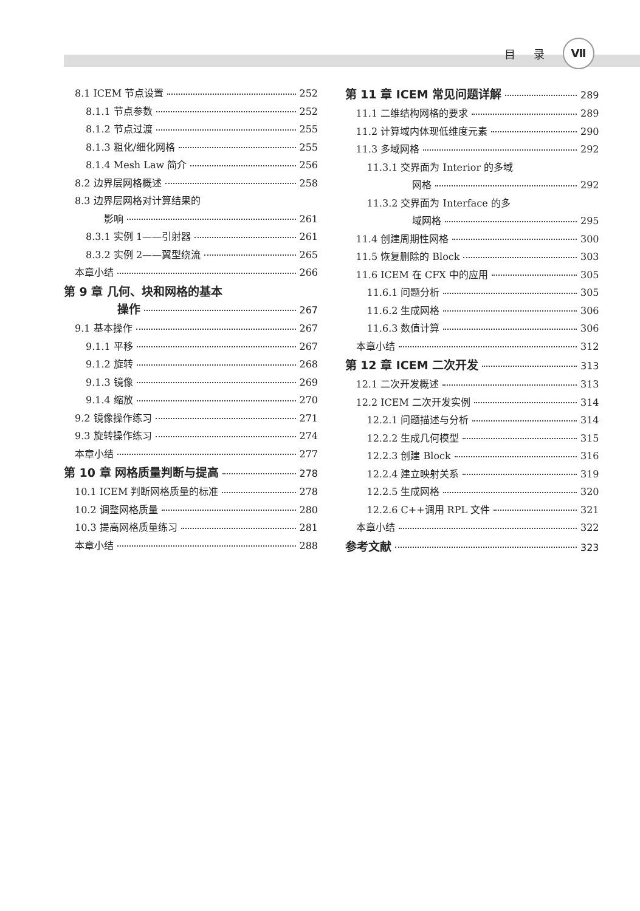目 录 Ⅶ
8.1 ICEM 节点设置 252
8.1.1 节点参数 252
8.1.2 节点过渡 255
8.1.3 粗化/细化网格 255
8.1.4 Mesh Law 简介 256
8.2 边界层网格概述 258
8.3 边界层网格对计算结果的
影响 261
8.3.1 实例 1——引射器 261
8.3.2 实例 2——翼型绕流 265
本章小结 266
第 9 章 几何、块和网格的基本
操作 267
9.1 基本操作 267
9.1.1 平移 267
9.1.2 旋转 268
9.1.3 镜像 269
9.1.4 缩放 270
9.2 镜像操作练习 271
9.3 旋转操作练习 274
本章小结 277
第 10 章 网格质量判断与提高 278
10.1 ICEM 判断网格质量的标准 278
10.2 调整网格质量 280
10.3 提高网格质量练习 281
本章小结 288
第 11 章 ICEM 常见问题详解 289
11.1 二维结构网格的要求 289
11.2 计算域内体现低维度元素 290
11.3 多域网格 292
11.3.1 交界面为 Interior 的多域
网格 292
11.3.2 交界面为 Interface 的多
域网格 295
11.4 创建周期性网格 300
11.5 恢复删除的 Block 303
11.6 ICEM 在 CFX 中的应用 305
11.6.1 问题分析 305
11.6.2 生成网格 306
11.6.3 数值计算 306
本章小结 312
第 12 章 ICEM 二次开发 313
12.1 二次开发概述 313
12.2 ICEM 二次开发实例 314
12.2.1 问题描述与分析 314
12.2.2 生成几何模型 315
12.2.3 创建 Block 316
12.2.4 建立映射关系 319
12.2.5 生成网格 320
12.2.6 C++调用 RPL 文件 321
本章小结 322
参考文献 323